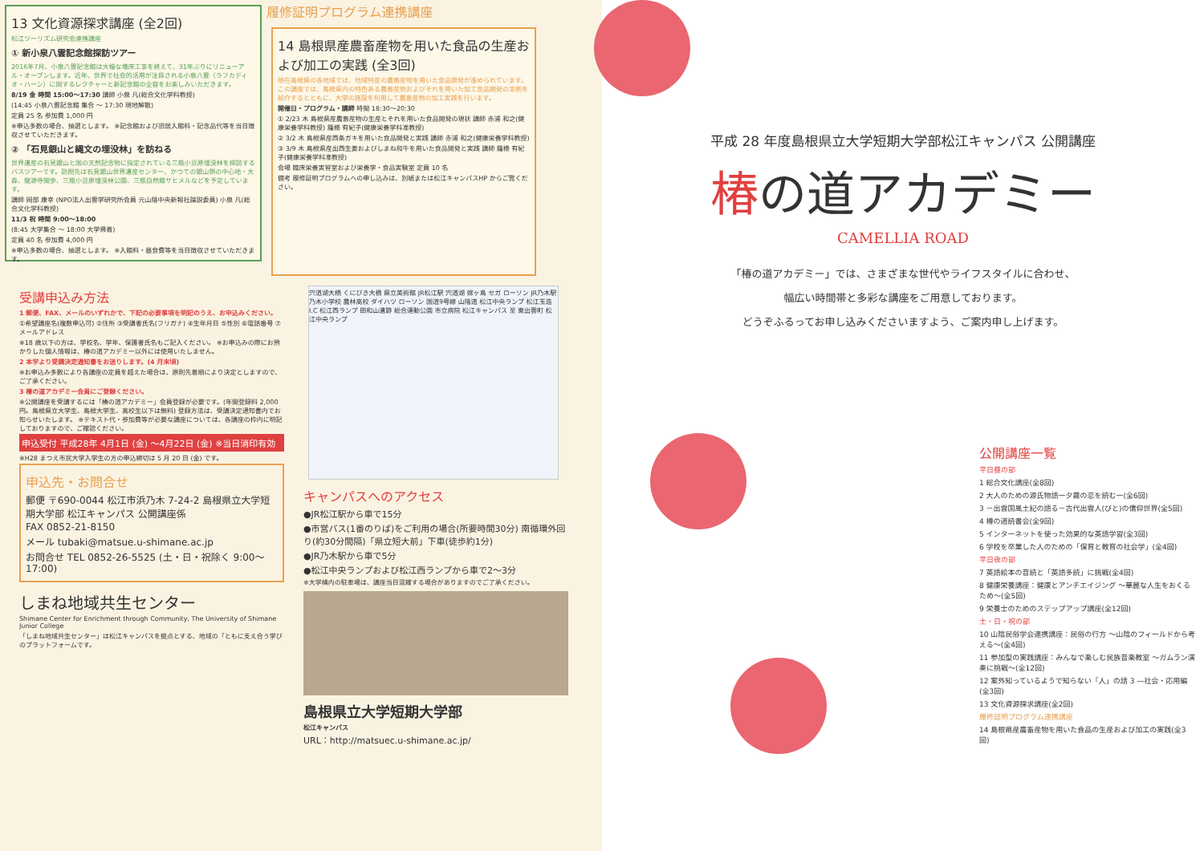13 文化資源探求講座 (全2回)
松江ツーリズム研究会連携講座
① 新小泉八雲記念館探訪ツアー
2016年7月、小泉八雲記念館は大幅な増床工事を終えて、31年ぶりにリニューアル・オープンします。近年、世界で社会的活用が注目される小泉八雲（ラフカディオ・ハーン）に関するレクチャーと新記念館の全容をお楽しみいただきます。
8/19 金 時間 15:00〜17:30 講師 小泉 凡(総合文化学科教授)
(14:45 小泉八雲記念館 集合 〜 17:30 現地解散)
定員 25 名 参加費 1,000 円
※申込多数の場合、抽選とします。 ※記念館および旧居入館料・記念品代等を当日徴収させていただきます。
② 「石見銀山と縄文の埋没林」を訪ねる
世界遺産の石見銀山と国の天然記念物に指定されている三瓶小豆原埋没林を探訪するバスツアーです。訪問先は石見銀山世界遺産センター、かつての銀山領の中心地・大森、龍源寺間歩、三瓶小豆原埋没林公園、三瓶自然館サヒメルなどを予定しています。
講師 岡部 康幸 (NPO法人出雲学研究所会員 元山陰中央新報社論説委員) 小泉 凡(総合文化学科教授)
11/3 祝 時間 9:00〜18:00
(8:45 大学集合 〜 18:00 大学帰着)
定員 40 名 参加費 4,000 円
※申込多数の場合、抽選とします。 ※入館料・昼食費等を当日徴収させていただきます。
履修証明プログラム連携講座
14 島根県産農畜産物を用いた食品の生産および加工の実践 (全3回)
現在島根県の各地域では、地域特産の農畜産物を用いた食品開発が進められています。この講座では、島根県内の特色ある農畜産物およびそれを用いた加工食品開発の事例を紹介するとともに、大学の施設を利用して農畜産物の加工実践を行います。
開催日・プログラム・講師 時間 18:30〜20:30
① 2/23 木 島根県産農畜産物の生産とそれを用いた食品開発の現状 講師 赤浦 和之(健康栄養学科教授) 籠橋 有紀子(健康栄養学科准教授)
② 3/2 木 島根県産西条ガキを用いた食品開発と実践 講師 赤浦 和之(健康栄養学科教授)
③ 3/9 木 島根県産出西生姜およびしまね和牛を用いた食品開発と実践 講師 籠橋 有紀子(健康栄養学科准教授)
会場 臨床栄養実習室および栄養学・食品実験室 定員 10 名
備考 履修証明プログラムへの申し込みは、別紙または松江キャンパスHP からご覧ください。
受講申込み方法
1 郵便、FAX、メールのいずれかで、下記の必要事項を明記のうえ、お申込みください。
①希望講座名(複数申込可) ②住所 ③受講者氏名(フリガナ) ④生年月日 ⑤性別 ⑥電話番号 ⑦メールアドレス
※18 歳以下の方は、学校名、学年、保護者氏名もご記入ください。 ※お申込みの際にお預かりした個人情報は、椿の道アカデミー以外には使用いたしません。
2 本学より受講決定通知書をお送りします。(4 月末頃)
※お申込み多数により各講座の定員を超えた場合は、原則先着順により決定としますので、ご了承ください。
3 椿の道アカデミー会員にご登録ください。
※公開講座を受講するには「椿の道アカデミー」会員登録が必要です。(年間登録料 2,000 円。島根県立大学生、島根大学生、高校生以下は無料) 登録方法は、受講決定通知書内でお知らせいたします。 ※テキスト代・参加費等が必要な講座については、各講座の枠内に明記しておりますので、ご確認ください。
申込受付 平成28年 4月1日 (金) 〜4月22日 (金) ※当日消印有効
※H28 まつえ市民大学入学生の方の申込締切は 5 月 20 日 (金) です。
申込先・お問合せ
郵便 〒690-0044 松江市浜乃木 7-24-2 島根県立大学短期大学部 松江キャンパス 公開講座係
FAX 0852-21-8150
メール tubaki@matsue.u-shimane.ac.jp
お問合せ TEL 0852-26-5525 (土・日・祝除く 9:00〜17:00)
しまね地域共生センター
Shimane Center for Enrichment through Community, The University of Shimane Junior College
「しまね地域共生センター」は松江キャンパスを拠点とする、地域の「ともに支え合う学びのプラットフォームです。
宍道湖大橋 くにびき大橋 県立美術館 JR松江駅 宍道湖 嫁ヶ島 セガ ローソン JR乃木駅 乃木小学校 農林高校 ダイハツ ローソン 国道9号線 山陰道 松江中央ランプ 松江玉造I.C 松江西ランプ 田和山遺跡 総合運動公園 市立病院 松江キャンパス 至 東出雲町 松江中央ランプ
キャンパスへのアクセス
●JR松江駅から車で15分
●市営バス(1番のりば)をご利用の場合(所要時間30分) 南循環外回り(約30分間隔)「県立短大前」下車(徒歩約1分)
●JR乃木駅から車で5分
●松江中央ランプおよび松江西ランプから車で2〜3分
※大学構内の駐車場は、講座当日混雑する場合がありますのでご了承ください。
島根県立大学短期大学部
松江キャンパス
URL：http://matsuec.u-shimane.ac.jp/
平成 28 年度島根県立大学短期大学部松江キャンパス 公開講座
椿の道アカデミー
CAMELLIA ROAD
「椿の道アカデミー」では、さまざまな世代やライフスタイルに合わせ、
幅広い時間帯と多彩な講座をご用意しております。
どうぞふるってお申し込みくださいますよう、ご案内申し上げます。
公開講座一覧
平日昼の部
1 総合文化講座(全8回)
2 大人のための源氏物語ー夕霧の恋を読むー(全6回)
3 －出雲国風土記の語る－古代出雲人(びと)の信仰世界(全5回)
4 椿の道読書会(全9回)
5 インターネットを使った効果的な英語学習(全3回)
6 学校を卒業した人のための「保育と教育の社会学」(全4回)
平日夜の部
7 英語絵本の音読と「英語多読」に挑戦(全4回)
8 健康栄養講座：健康とアンチエイジング 〜華麗な人生をおくるため〜(全5回)
9 栄養士のためのステップアップ講座(全12回)
土・日・祝の部
10 山陰民俗学会連携講座：民俗の行方 〜山陰のフィールドから考える〜(全4回)
11 参加型の実践講座：みんなで楽しむ民族音楽教室 〜ガムラン演奏に挑戦〜(全12回)
12 案外知っているようで知らない「人」の話 3 —社会・応用編(全3回)
13 文化資源探求講座(全2回)
履修証明プログラム連携講座
14 島根県産農畜産物を用いた食品の生産および加工の実践(全3回)